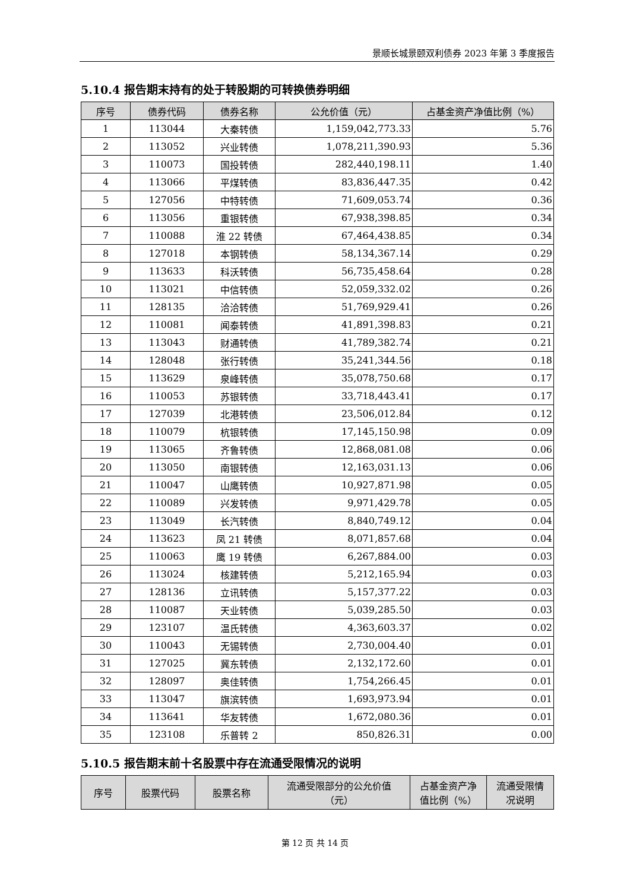景顺长城景颐双利债券 2023 年第 3 季度报告
5.10.4 报告期末持有的处于转股期的可转换债券明细
| 序号 | 债券代码 | 债券名称 | 公允价值（元） | 占基金资产净值比例（%） |
| --- | --- | --- | --- | --- |
| 1 | 113044 | 大秦转债 | 1,159,042,773.33 | 5.76 |
| 2 | 113052 | 兴业转债 | 1,078,211,390.93 | 5.36 |
| 3 | 110073 | 国投转债 | 282,440,198.11 | 1.40 |
| 4 | 113066 | 平煤转债 | 83,836,447.35 | 0.42 |
| 5 | 127056 | 中特转债 | 71,609,053.74 | 0.36 |
| 6 | 113056 | 重银转债 | 67,938,398.85 | 0.34 |
| 7 | 110088 | 淮 22 转债 | 67,464,438.85 | 0.34 |
| 8 | 127018 | 本钢转债 | 58,134,367.14 | 0.29 |
| 9 | 113633 | 科沃转债 | 56,735,458.64 | 0.28 |
| 10 | 113021 | 中信转债 | 52,059,332.02 | 0.26 |
| 11 | 128135 | 洽洽转债 | 51,769,929.41 | 0.26 |
| 12 | 110081 | 闻泰转债 | 41,891,398.83 | 0.21 |
| 13 | 113043 | 财通转债 | 41,789,382.74 | 0.21 |
| 14 | 128048 | 张行转债 | 35,241,344.56 | 0.18 |
| 15 | 113629 | 泉峰转债 | 35,078,750.68 | 0.17 |
| 16 | 110053 | 苏银转债 | 33,718,443.41 | 0.17 |
| 17 | 127039 | 北港转债 | 23,506,012.84 | 0.12 |
| 18 | 110079 | 杭银转债 | 17,145,150.98 | 0.09 |
| 19 | 113065 | 齐鲁转债 | 12,868,081.08 | 0.06 |
| 20 | 113050 | 南银转债 | 12,163,031.13 | 0.06 |
| 21 | 110047 | 山鹰转债 | 10,927,871.98 | 0.05 |
| 22 | 110089 | 兴发转债 | 9,971,429.78 | 0.05 |
| 23 | 113049 | 长汽转债 | 8,840,749.12 | 0.04 |
| 24 | 113623 | 凤 21 转债 | 8,071,857.68 | 0.04 |
| 25 | 110063 | 鹰 19 转债 | 6,267,884.00 | 0.03 |
| 26 | 113024 | 核建转债 | 5,212,165.94 | 0.03 |
| 27 | 128136 | 立讯转债 | 5,157,377.22 | 0.03 |
| 28 | 110087 | 天业转债 | 5,039,285.50 | 0.03 |
| 29 | 123107 | 温氏转债 | 4,363,603.37 | 0.02 |
| 30 | 110043 | 无锡转债 | 2,730,004.40 | 0.01 |
| 31 | 127025 | 冀东转债 | 2,132,172.60 | 0.01 |
| 32 | 128097 | 奥佳转债 | 1,754,266.45 | 0.01 |
| 33 | 113047 | 旗滨转债 | 1,693,973.94 | 0.01 |
| 34 | 113641 | 华友转债 | 1,672,080.36 | 0.01 |
| 35 | 123108 | 乐普转 2 | 850,826.31 | 0.00 |
5.10.5 报告期末前十名股票中存在流通受限情况的说明
| 序号 | 股票代码 | 股票名称 | 流通受限部分的公允价值 （元） | 占基金资产净 值比例（%） | 流通受限情 况说明 |
| --- | --- | --- | --- | --- | --- |
第 12 页 共 14 页